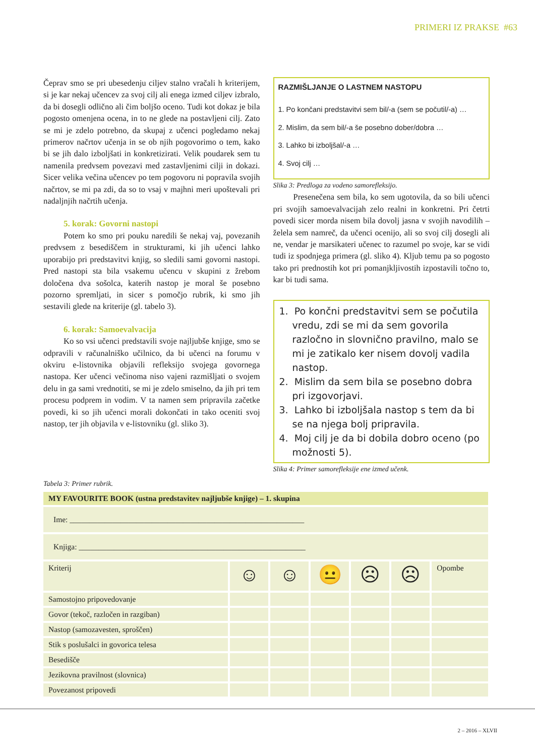PRIMERI IZ PRAKSE #63
Čeprav smo se pri ubesedenju ciljev stalno vračali h kriterijem, si je kar nekaj učencev za svoj cilj ali enega izmed ciljev izbralo, da bi dosegli odlično ali čim boljšo oceno. Tudi kot dokaz je bila pogosto omenjena ocena, in to ne glede na postavljeni cilj. Zato se mi je zdelo potrebno, da skupaj z učenci pogledamo nekaj primerov načrtov učenja in se ob njih pogovorimo o tem, kako bi se jih dalo izboljšati in konkretizirati. Velik poudarek sem tu namenila predvsem povezavi med zastavljenimi cilji in dokazi. Sicer velika večina učencev po tem pogovoru ni popravila svojih načrtov, se mi pa zdi, da so to vsaj v majhni meri upoštevali pri nadaljnjih načrtih učenja.
5. korak: Govorni nastopi
Potem ko smo pri pouku naredili še nekaj vaj, povezanih predvsem z besediščem in strukturami, ki jih učenci lahko uporabijo pri predstavitvi knjig, so sledili sami govorni nastopi. Pred nastopi sta bila vsakemu učencu v skupini z žrebom določena dva sošolca, katerih nastop je moral še posebno pozorno spremljati, in sicer s pomočjo rubrik, ki smo jih sestavili glede na kriterije (gl. tabelo 3).
6. korak: Samoevalvacija
Ko so vsi učenci predstavili svoje najljubše knjige, smo se odpravili v računalniško učilnico, da bi učenci na forumu v okviru e-listovnika objavili refleksijo svojega govornega nastopa. Ker učenci večinoma niso vajeni razmišljati o svojem delu in ga sami vrednotiti, se mi je zdelo smiselno, da jih pri tem procesu podprem in vodim. V ta namen sem pripravila začetke povedi, ki so jih učenci morali dokončati in tako oceniti svoj nastop, ter jih objavila v e-listovniku (gl. sliko 3).
RAZMIŠLJANJE O LASTNEM NASTOPU
1. Po končani predstavitvi sem bil/-a (sem se počutil/-a) …
2. Mislim, da sem bil/-a še posebno dober/dobra …
3. Lahko bi izboljšal/-a …
4. Svoj cilj …
Slika 3: Predloga za vodeno samorefleksijo.
Presenečena sem bila, ko sem ugotovila, da so bili učenci pri svojih samoevalvacijah zelo realni in konkretni. Pri četrti povedi sicer morda nisem bila dovolj jasna v svojih navodilih – želela sem namreč, da učenci ocenijo, ali so svoj cilj dosegli ali ne, vendar je marsikateri učenec to razumel po svoje, kar se vidi tudi iz spodnjega primera (gl. sliko 4). Kljub temu pa so pogosto tako pri prednostih kot pri pomanjkljivostih izpostavili točno to, kar bi tudi sama.
1. Po končni predstavitvi sem se počutila vredu, zdi se mi da sem govorila razločno in slovnično pravilno, malo se mi je zatikalo ker nisem dovolj vadila nastop.
2. Mislim da sem bila se posebno dobra pri izgovorjavi.
3. Lahko bi izboljšala nastop s tem da bi se na njega bolj pripravila.
4. Moj cilj je da bi dobila dobro oceno (po možnosti 5).
Slika 4: Primer samorefleksije ene izmed učenk.
Tabela 3: Primer rubrik.
| MY FAVOURITE BOOK (ustna predstavitev najljubše knjige) – 1. skupina | | | | | | |
| --- | --- | --- | --- | --- | --- | --- |
| Ime: ____________________________________________________________ | | | | | | |
| Knjiga: __________________________________________________________ | | | | | | |
| Kriterij | ☺ | ☺ | 😐 | ☹ | ☹ | Opombe |
| Samostojno pripovedovanje | | | | | | |
| Govor (tekoč, razločen in razgiban) | | | | | | |
| Nastop (samozavesten, sproščen) | | | | | | |
| Stik s poslušalci in govorica telesa | | | | | | |
| Besedišče | | | | | | |
| Jezikovna pravilnost (slovnica) | | | | | | |
| Povezanost pripovedi | | | | | | |
2 – 2016 – XLVII